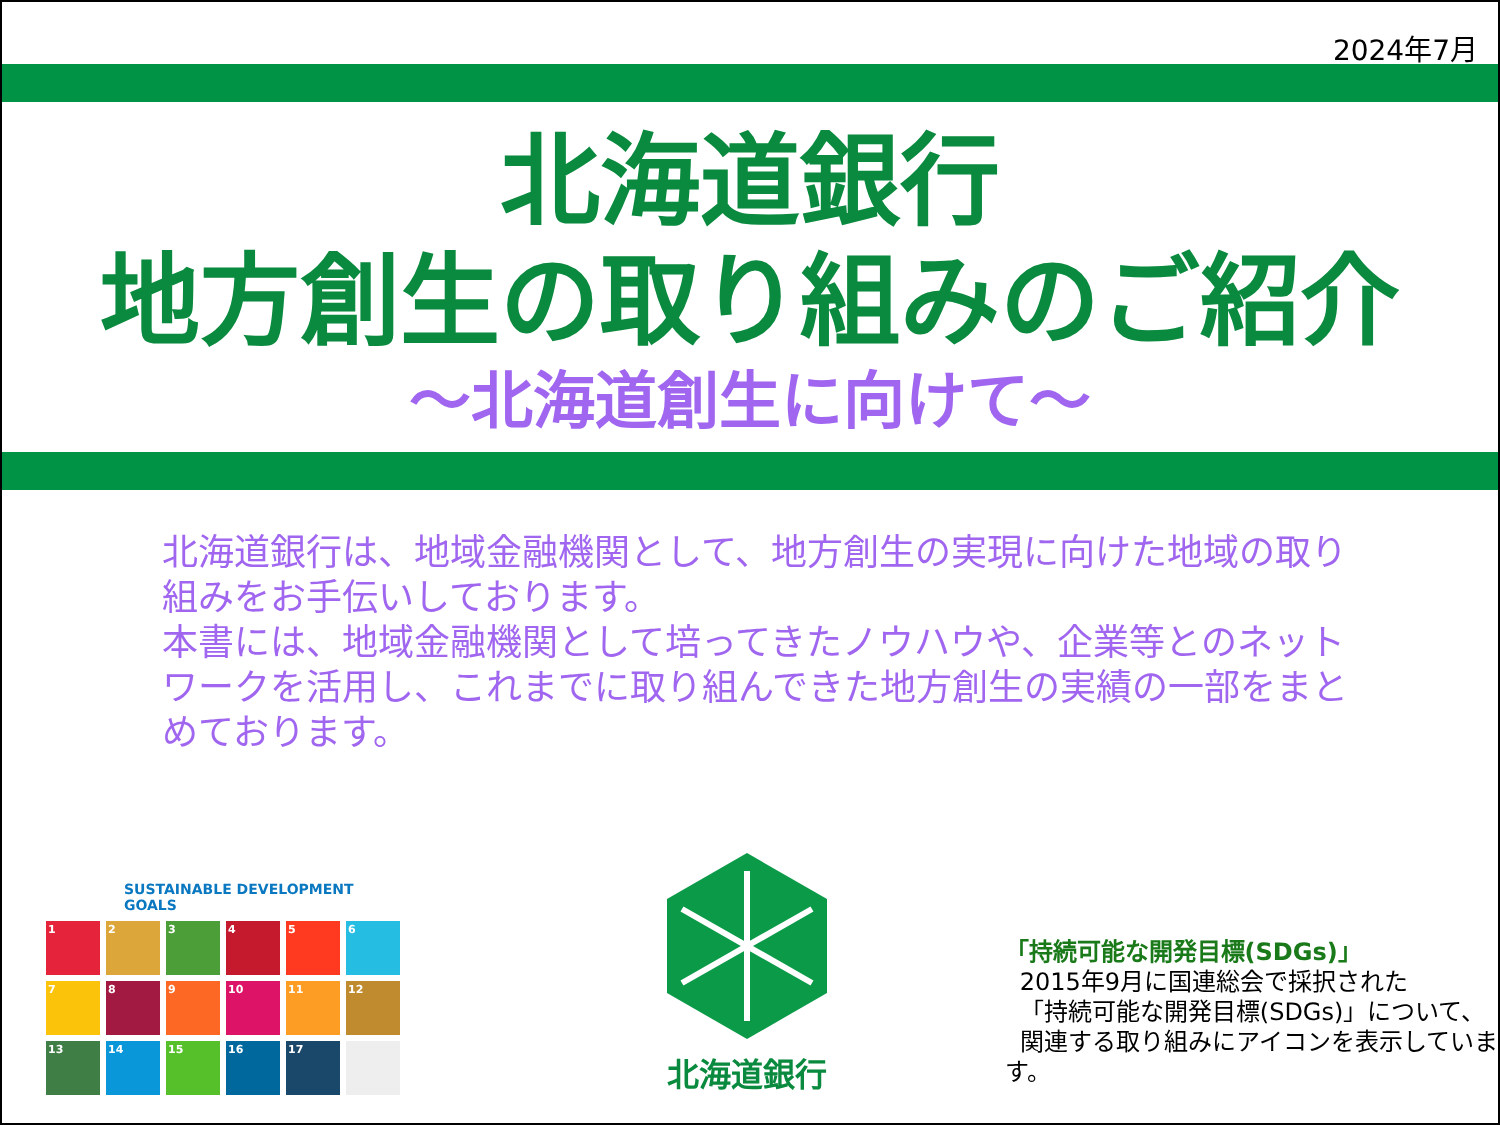2024年7月
北海道銀行
地方創生の取り組みのご紹介
～北海道創生に向けて～
北海道銀行は、地域金融機関として、地方創生の実現に向けた地域の取り組みをお手伝いしております。
本書には、地域金融機関として培ってきたノウハウや、企業等とのネットワークを活用し、これまでに取り組んできた地方創生の実績の一部をまとめております。
SUSTAINABLE DEVELOPMENT GOALS
1
2
3
4
5
6
7
8
9
10
11
12
13
14
15
16
17
北海道銀行
「持続可能な開発目標(SDGs)」
2015年9月に国連総会で採択された
「持続可能な開発目標(SDGs)」について、
関連する取り組みにアイコンを表示しています。